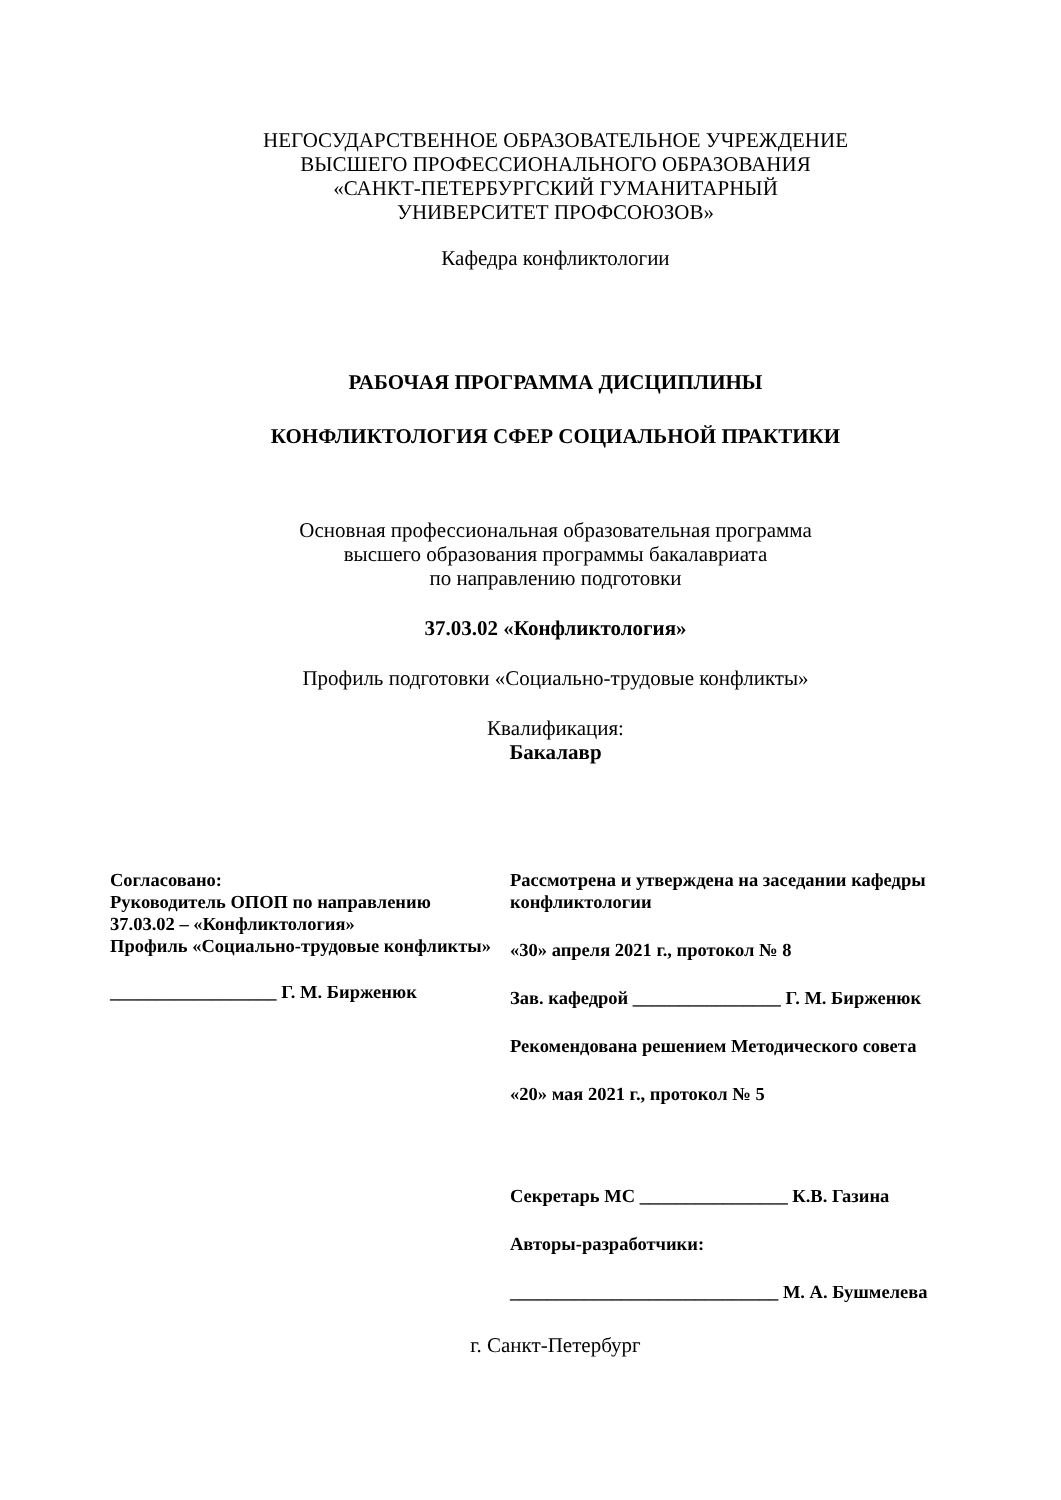НЕГОСУДАРСТВЕННОЕ ОБРАЗОВАТЕЛЬНОЕ УЧРЕЖДЕНИЕ
ВЫСШЕГО ПРОФЕССИОНАЛЬНОГО ОБРАЗОВАНИЯ
«САНКТ-ПЕТЕРБУРГСКИЙ ГУМАНИТАРНЫЙ
УНИВЕРСИТЕТ ПРОФСОЮЗОВ»
Кафедра конфликтологии
РАБОЧАЯ ПРОГРАММА ДИСЦИПЛИНЫ
КОНФЛИКТОЛОГИЯ СФЕР СОЦИАЛЬНОЙ ПРАКТИКИ
Основная профессиональная образовательная программа
высшего образования программы бакалавриата
по направлению подготовки
37.03.02 «Конфликтология»
Профиль подготовки «Социально-трудовые конфликты»
Квалификация:
Бакалавр
Согласовано:
Руководитель ОПОП по направлению
37.03.02 – «Конфликтология»
Профиль «Социально-трудовые конфликты»
__________________ Г. М. Бирженюк
Рассмотрена и утверждена на заседании кафедры конфликтологии
«30» апреля 2021 г., протокол № 8
Зав. кафедрой ________________ Г. М. Бирженюк
Рекомендована решением Методического совета
«20» мая 2021 г., протокол № 5
Секретарь МС ________________ К.В. Газина
Авторы-разработчики:
_____________________________ М. А. Бушмелева
г. Санкт-Петербург